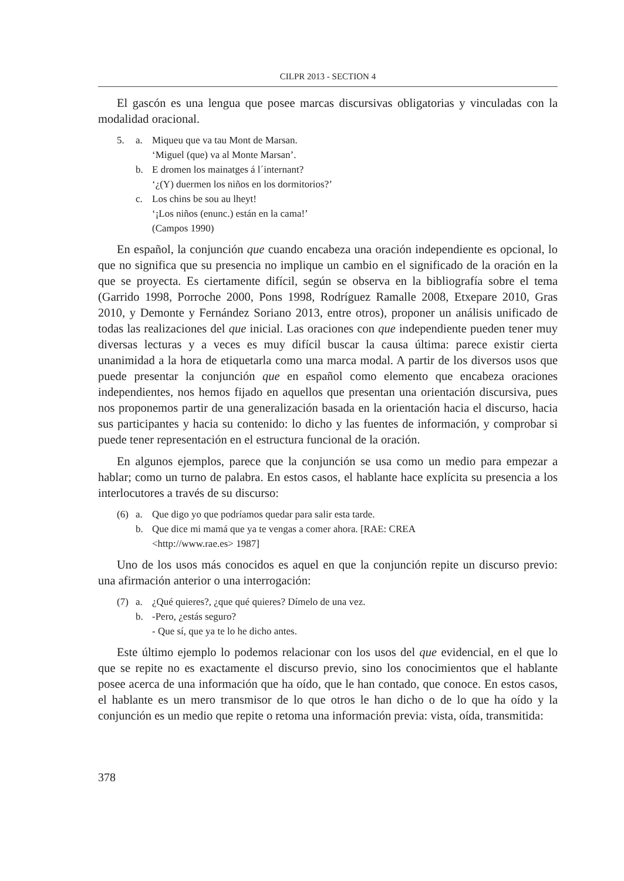CILPR 2013 - SECTION 4
El gascón es una lengua que posee marcas discursivas obligatorias y vinculadas con la modalidad oracional.
5. a. Miqueu que va tau Mont de Marsan.
‘Miguel (que) va al Monte Marsan’.
b. E dromen los mainatges á l´internant?
‘¿(Y) duermen los niños en los dormitorios?’
c. Los chins be sou au lheyt!
‘¡Los niños (enunc.) están en la cama!’
(Campos 1990)
En español, la conjunción que cuando encabeza una oración independiente es opcional, lo que no significa que su presencia no implique un cambio en el significado de la oración en la que se proyecta. Es ciertamente difícil, según se observa en la bibliografía sobre el tema (Garrido 1998, Porroche 2000, Pons 1998, Rodríguez Ramalle 2008, Etxepare 2010, Gras 2010, y Demonte y Fernández Soriano 2013, entre otros), proponer un análisis unificado de todas las realizaciones del que inicial. Las oraciones con que independiente pueden tener muy diversas lecturas y a veces es muy difícil buscar la causa última: parece existir cierta unanimidad a la hora de etiquetarla como una marca modal. A partir de los diversos usos que puede presentar la conjunción que en español como elemento que encabeza oraciones independientes, nos hemos fijado en aquellos que presentan una orientación discursiva, pues nos proponemos partir de una generalización basada en la orientación hacia el discurso, hacia sus participantes y hacia su contenido: lo dicho y las fuentes de información, y comprobar si puede tener representación en el estructura funcional de la oración.
En algunos ejemplos, parece que la conjunción se usa como un medio para empezar a hablar; como un turno de palabra. En estos casos, el hablante hace explícita su presencia a los interlocutores a través de su discurso:
(6) a. Que digo yo que podríamos quedar para salir esta tarde.
b. Que dice mi mamá que ya te vengas a comer ahora. [RAE: CREA
<http://www.rae.es> 1987]
Uno de los usos más conocidos es aquel en que la conjunción repite un discurso previo: una afirmación anterior o una interrogación:
(7) a. ¿Qué quieres?, ¿que qué quieres? Dímelo de una vez.
b. -Pero, ¿estás seguro?
- Que sí, que ya te lo he dicho antes.
Este último ejemplo lo podemos relacionar con los usos del que evidencial, en el que lo que se repite no es exactamente el discurso previo, sino los conocimientos que el hablante posee acerca de una información que ha oído, que le han contado, que conoce. En estos casos, el hablante es un mero transmisor de lo que otros le han dicho o de lo que ha oído y la conjunción es un medio que repite o retoma una información previa: vista, oída, transmitida:
378